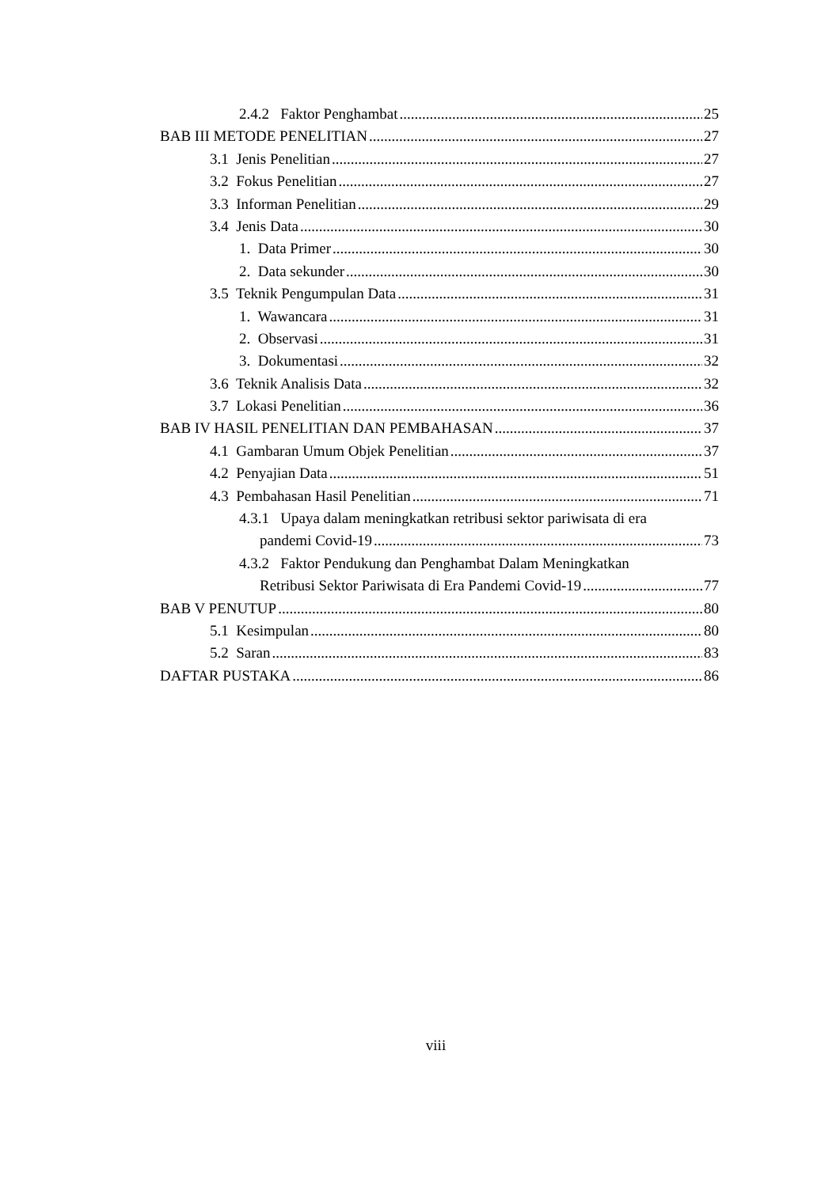2.4.2 Faktor Penghambat 25
BAB III METODE PENELITIAN 27
3.1 Jenis Penelitian 27
3.2 Fokus Penelitian 27
3.3 Informan Penelitian 29
3.4 Jenis Data 30
1. Data Primer 30
2. Data sekunder 30
3.5 Teknik Pengumpulan Data 31
1. Wawancara 31
2. Observasi 31
3. Dokumentasi 32
3.6 Teknik Analisis Data 32
3.7 Lokasi Penelitian 36
BAB IV HASIL PENELITIAN DAN PEMBAHASAN 37
4.1 Gambaran Umum Objek Penelitian 37
4.2 Penyajian Data 51
4.3 Pembahasan Hasil Penelitian 71
4.3.1 Upaya dalam meningkatkan retribusi sektor pariwisata di era
pandemi Covid-19 73
4.3.2 Faktor Pendukung dan Penghambat Dalam Meningkatkan
Retribusi Sektor Pariwisata di Era Pandemi Covid-19 77
BAB V PENUTUP 80
5.1 Kesimpulan 80
5.2 Saran 83
DAFTAR PUSTAKA 86
viii